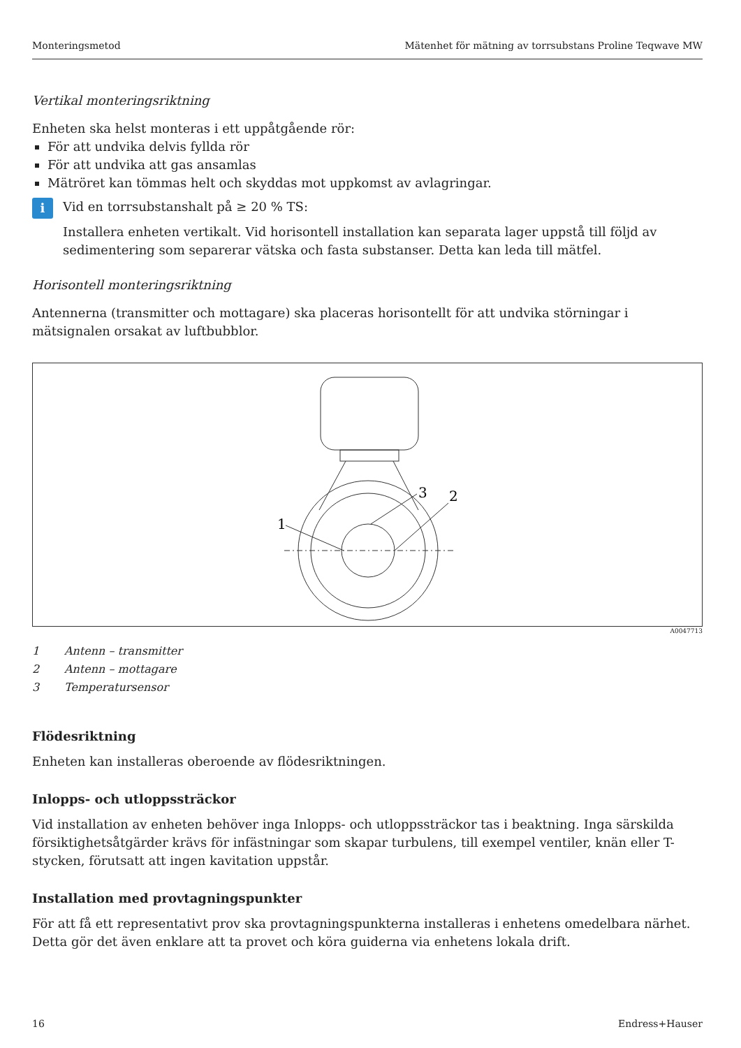Monteringsmetod Mätenhet för mätning av torrsubstans Proline Teqwave MW
Vertikal monteringsriktning
Enheten ska helst monteras i ett uppåtgående rör:
För att undvika delvis fyllda rör
För att undvika att gas ansamlas
Mätröret kan tömmas helt och skyddas mot uppkomst av avlagringar.
i
Vid en torrsubstanshalt på ≥ 20 % TS:
Installera enheten vertikalt. Vid horisontell installation kan separata lager uppstå till följd av sedimentering som separerar vätska och fasta substanser. Detta kan leda till mätfel.
Horisontell monteringsriktning
Antennerna (transmitter och mottagare) ska placeras horisontellt för att undvika störningar i mätsignalen orsakat av luftbubblor.
1
2
3
A0047713
1 Antenn – transmitter
2 Antenn – mottagare
3 Temperatursensor
Flödesriktning
Enheten kan installeras oberoende av flödesriktningen.
Inlopps- och utloppssträckor
Vid installation av enheten behöver inga Inlopps- och utloppssträckor tas i beaktning. Inga särskilda försiktighetsåtgärder krävs för infästningar som skapar turbulens, till exempel ventiler, knän eller T-stycken, förutsatt att ingen kavitation uppstår.
Installation med provtagningspunkter
För att få ett representativt prov ska provtagningspunkterna installeras i enhetens omedelbara närhet. Detta gör det även enklare att ta provet och köra guiderna via enhetens lokala drift.
16 Endress+Hauser